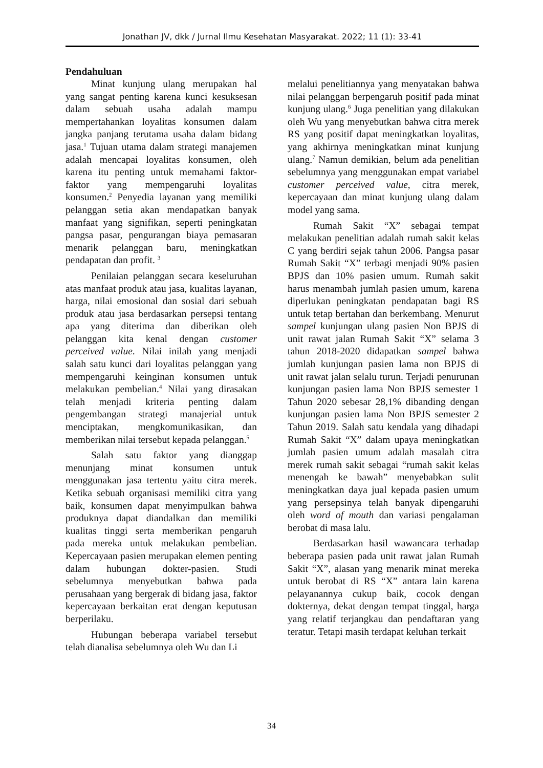Jonathan JV, dkk / Jurnal Ilmu Kesehatan Masyarakat. 2022; 11 (1): 33-41
Pendahuluan
Minat kunjung ulang merupakan hal yang sangat penting karena kunci kesuksesan dalam sebuah usaha adalah mampu mempertahankan loyalitas konsumen dalam jangka panjang terutama usaha dalam bidang jasa.<sup>1</sup> Tujuan utama dalam strategi manajemen adalah mencapai loyalitas konsumen, oleh karena itu penting untuk memahami faktor-faktor yang mempengaruhi loyalitas konsumen.<sup>2</sup> Penyedia layanan yang memiliki pelanggan setia akan mendapatkan banyak manfaat yang signifikan, seperti peningkatan pangsa pasar, pengurangan biaya pemasaran menarik pelanggan baru, meningkatkan pendapatan dan profit. <sup>3</sup>
Penilaian pelanggan secara keseluruhan atas manfaat produk atau jasa, kualitas layanan, harga, nilai emosional dan sosial dari sebuah produk atau jasa berdasarkan persepsi tentang apa yang diterima dan diberikan oleh pelanggan kita kenal dengan customer perceived value. Nilai inilah yang menjadi salah satu kunci dari loyalitas pelanggan yang mempengaruhi keinginan konsumen untuk melakukan pembelian.<sup>4</sup> Nilai yang dirasakan telah menjadi kriteria penting dalam pengembangan strategi manajerial untuk menciptakan, mengkomunikasikan, dan memberikan nilai tersebut kepada pelanggan.<sup>5</sup>
Salah satu faktor yang dianggap menunjang minat konsumen untuk menggunakan jasa tertentu yaitu citra merek. Ketika sebuah organisasi memiliki citra yang baik, konsumen dapat menyimpulkan bahwa produknya dapat diandalkan dan memiliki kualitas tinggi serta memberikan pengaruh pada mereka untuk melakukan pembelian. Kepercayaan pasien merupakan elemen penting dalam hubungan dokter-pasien. Studi sebelumnya menyebutkan bahwa pada perusahaan yang bergerak di bidang jasa, faktor kepercayaan berkaitan erat dengan keputusan berperilaku.
Hubungan beberapa variabel tersebut telah dianalisa sebelumnya oleh Wu dan Li
melalui penelitiannya yang menyatakan bahwa nilai pelanggan berpengaruh positif pada minat kunjung ulang.<sup>6</sup> Juga penelitian yang dilakukan oleh Wu yang menyebutkan bahwa citra merek RS yang positif dapat meningkatkan loyalitas, yang akhirnya meningkatkan minat kunjung ulang.<sup>7</sup> Namun demikian, belum ada penelitian sebelumnya yang menggunakan empat variabel customer perceived value, citra merek, kepercayaan dan minat kunjung ulang dalam model yang sama.
Rumah Sakit “X” sebagai tempat melakukan penelitian adalah rumah sakit kelas C yang berdiri sejak tahun 2006. Pangsa pasar Rumah Sakit “X” terbagi menjadi 90% pasien BPJS dan 10% pasien umum. Rumah sakit harus menambah jumlah pasien umum, karena diperlukan peningkatan pendapatan bagi RS untuk tetap bertahan dan berkembang. Menurut sampel kunjungan ulang pasien Non BPJS di unit rawat jalan Rumah Sakit “X” selama 3 tahun 2018-2020 didapatkan sampel bahwa jumlah kunjungan pasien lama non BPJS di unit rawat jalan selalu turun. Terjadi penurunan kunjungan pasien lama Non BPJS semester 1 Tahun 2020 sebesar 28,1% dibanding dengan kunjungan pasien lama Non BPJS semester 2 Tahun 2019. Salah satu kendala yang dihadapi Rumah Sakit “X” dalam upaya meningkatkan jumlah pasien umum adalah masalah citra merek rumah sakit sebagai “rumah sakit kelas menengah ke bawah” menyebabkan sulit meningkatkan daya jual kepada pasien umum yang persepsinya telah banyak dipengaruhi oleh word of mouth dan variasi pengalaman berobat di masa lalu.
Berdasarkan hasil wawancara terhadap beberapa pasien pada unit rawat jalan Rumah Sakit “X”, alasan yang menarik minat mereka untuk berobat di RS “X” antara lain karena pelayanannya cukup baik, cocok dengan dokternya, dekat dengan tempat tinggal, harga yang relatif terjangkau dan pendaftaran yang teratur. Tetapi masih terdapat keluhan terkait
34